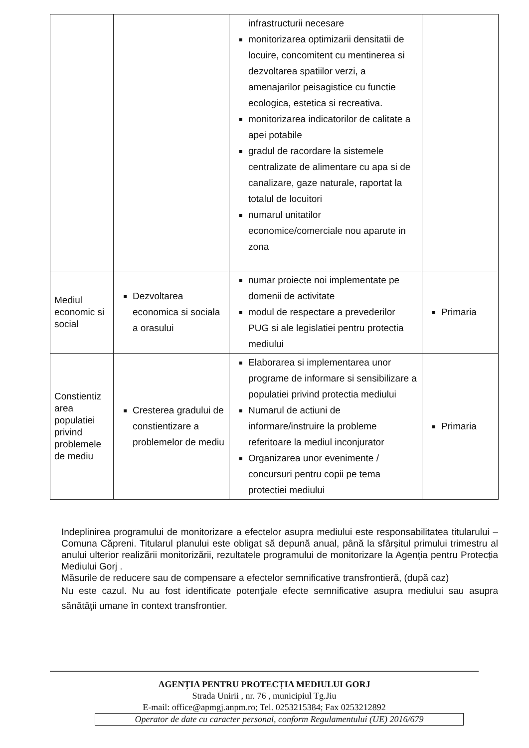| | | infrastructurii necesare monitorizarea optimizarii densitatii de locuire, concomitent cu mentinerea si dezvoltarea spatiilor verzi, a amenajarilor peisagistice cu functie ecologica, estetica si recreativa. monitorizarea indicatorilor de calitate a apei potabile gradul de racordare la sistemele centralizate de alimentare cu apa si de canalizare, gaze naturale, raportat la totalul de locuitori numarul unitatilor economice/comerciale nou aparute in zona | |
| Mediul economic si social | Dezvoltarea economica si sociala a orasului | numar proiecte noi implementate pe domenii de activitate modul de respectare a prevederilor PUG si ale legislatiei pentru protectia mediului | Primaria |
| Constientiz area populatiei privind problemele de mediu | Cresterea gradului de constientizare a problemelor de mediu | Elaborarea si implementarea unor programe de informare si sensibilizare a populatiei privind protectia mediului Numarul de actiuni de informare/instruire la probleme referitoare la mediul inconjurator Organizarea unor evenimente / concursuri pentru copii pe tema protectiei mediului | Primaria |
Indeplinirea programului de monitorizare a efectelor asupra mediului este responsabilitatea titularului – Comuna Căpreni. Titularul planului este obligat să depună anual, până la sfârșitul primului trimestru al anului ulterior realizării monitorizării, rezultatele programului de monitorizare la Agenția pentru Protecția Mediului Gorj .
Măsurile de reducere sau de compensare a efectelor semnificative transfrontieră, (după caz)
Nu este cazul. Nu au fost identificate potenţiale efecte semnificative asupra mediului sau asupra sănătăţii umane în context transfrontier.
AGENȚIA PENTRU PROTECȚIA MEDIULUI GORJ
Strada Unirii , nr. 76 , municipiul Tg.Jiu
E-mail: office@apmgj.anpm.ro; Tel. 0253215384; Fax 0253212892
Operator de date cu caracter personal, conform Regulamentului (UE) 2016/679